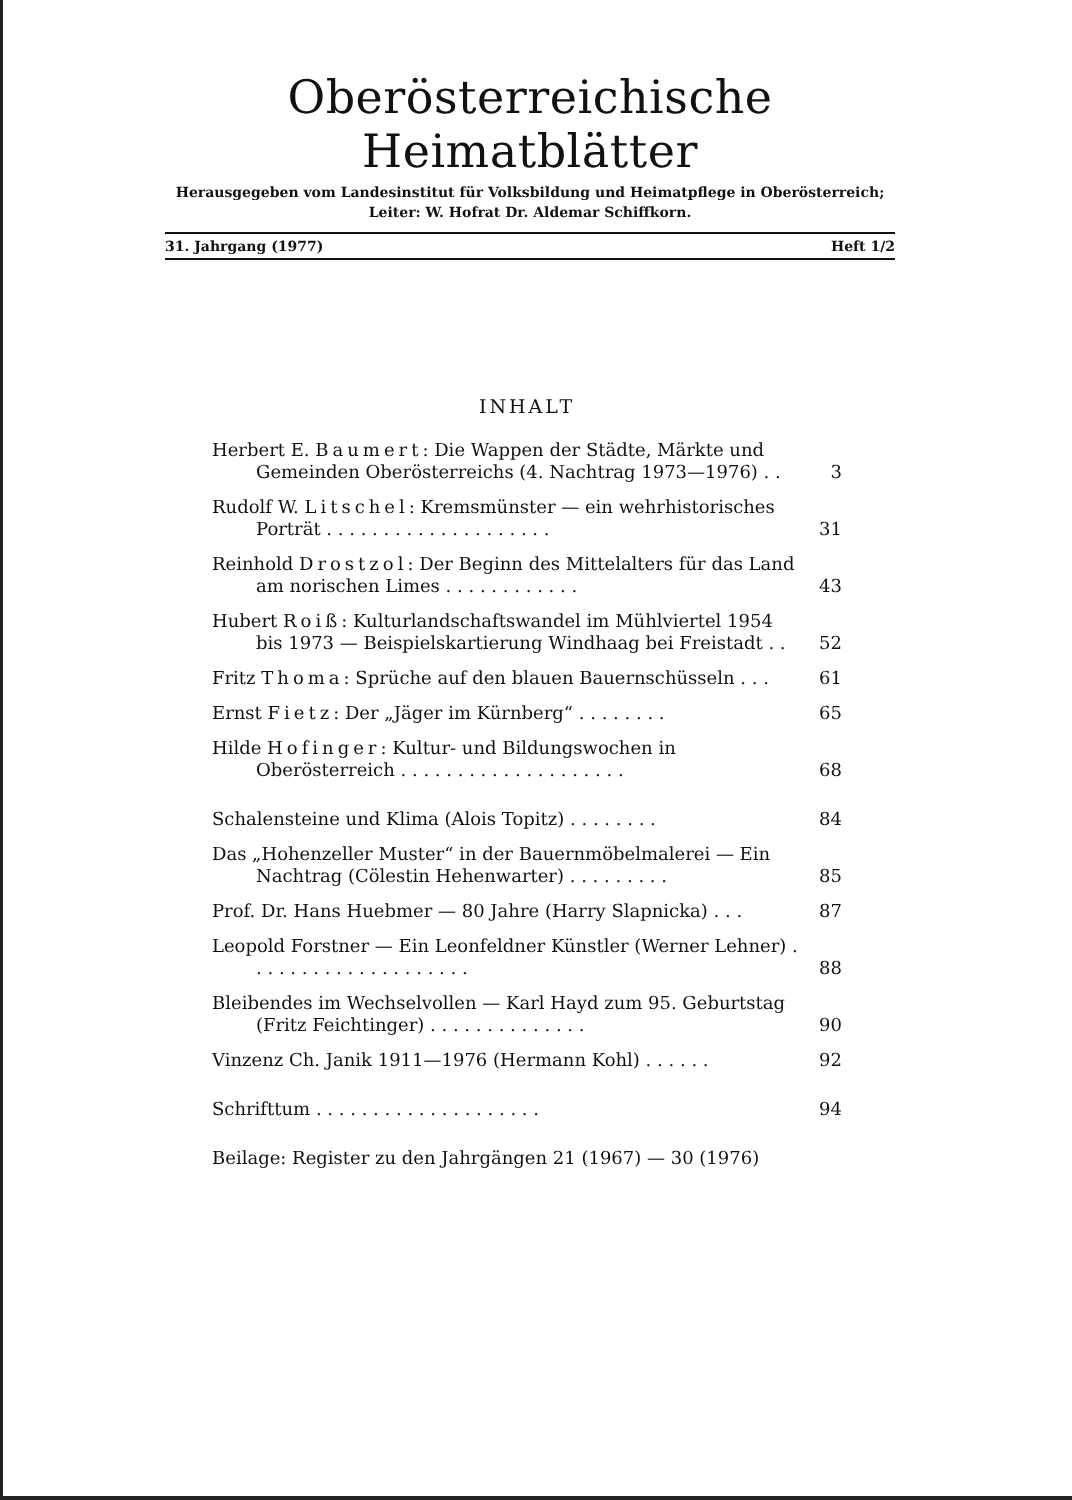Oberösterreichische Heimatblätter
Herausgegeben vom Landesinstitut für Volksbildung und Heimatpflege in Oberösterreich;
Leiter: W. Hofrat Dr. Aldemar Schiffkorn.
31. Jahrgang (1977) Heft 1/2
INHALT
Herbert E. Baumert: Die Wappen der Städte, Märkte und Gemeinden Oberösterreichs (4. Nachtrag 1973—1976) . .
3
Rudolf W. Litschel: Kremsmünster — ein wehrhistorisches Porträt . . . . . . . . . . . . . . . . . . . .
31
Reinhold Drostzol: Der Beginn des Mittelalters für das Land am norischen Limes . . . . . . . . . . . .
43
Hubert Roiß: Kulturlandschaftswandel im Mühlviertel 1954 bis 1973 — Beispielskartierung Windhaag bei Freistadt . .
52
Fritz Thoma: Sprüche auf den blauen Bauernschüsseln . . .
61
Ernst Fietz: Der „Jäger im Kürnberg“ . . . . . . . .
65
Hilde Hofinger: Kultur- und Bildungswochen in Oberösterreich . . . . . . . . . . . . . . . . . . . .
68
Schalensteine und Klima (Alois Topitz) . . . . . . . .
84
Das „Hohenzeller Muster“ in der Bauernmöbelmalerei — Ein Nachtrag (Cölestin Hehenwarter) . . . . . . . . .
85
Prof. Dr. Hans Huebmer — 80 Jahre (Harry Slapnicka) . . .
87
Leopold Forstner — Ein Leonfeldner Künstler (Werner Lehner) . . . . . . . . . . . . . . . . . . . .
88
Bleibendes im Wechselvollen — Karl Hayd zum 95. Geburtstag (Fritz Feichtinger) . . . . . . . . . . . . . .
90
Vinzenz Ch. Janik 1911—1976 (Hermann Kohl) . . . . . .
92
Schrifttum . . . . . . . . . . . . . . . . . . . .
94
Beilage: Register zu den Jahrgängen 21 (1967) — 30 (1976)